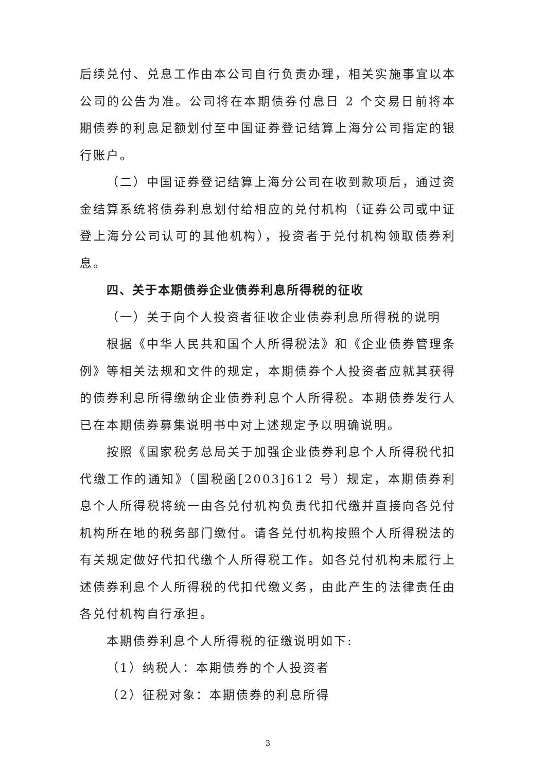后续兑付、兑息工作由本公司自行负责办理，相关实施事宜以本公司的公告为准。公司将在本期债券付息日 2 个交易日前将本期债券的利息足额划付至中国证券登记结算上海分公司指定的银行账户。
（二）中国证券登记结算上海分公司在收到款项后，通过资金结算系统将债券利息划付给相应的兑付机构（证券公司或中证登上海分公司认可的其他机构），投资者于兑付机构领取债券利息。
四、关于本期债券企业债券利息所得税的征收
（一）关于向个人投资者征收企业债券利息所得税的说明
根据《中华人民共和国个人所得税法》和《企业债券管理条例》等相关法规和文件的规定，本期债券个人投资者应就其获得的债券利息所得缴纳企业债券利息个人所得税。本期债券发行人已在本期债券募集说明书中对上述规定予以明确说明。
按照《国家税务总局关于加强企业债券利息个人所得税代扣代缴工作的通知》（国税函[2003]612 号）规定，本期债券利息个人所得税将统一由各兑付机构负责代扣代缴并直接向各兑付机构所在地的税务部门缴付。请各兑付机构按照个人所得税法的有关规定做好代扣代缴个人所得税工作。如各兑付机构未履行上述债券利息个人所得税的代扣代缴义务，由此产生的法律责任由各兑付机构自行承担。
本期债券利息个人所得税的征缴说明如下:
（1）纳税人：本期债券的个人投资者
（2）征税对象：本期债券的利息所得
3